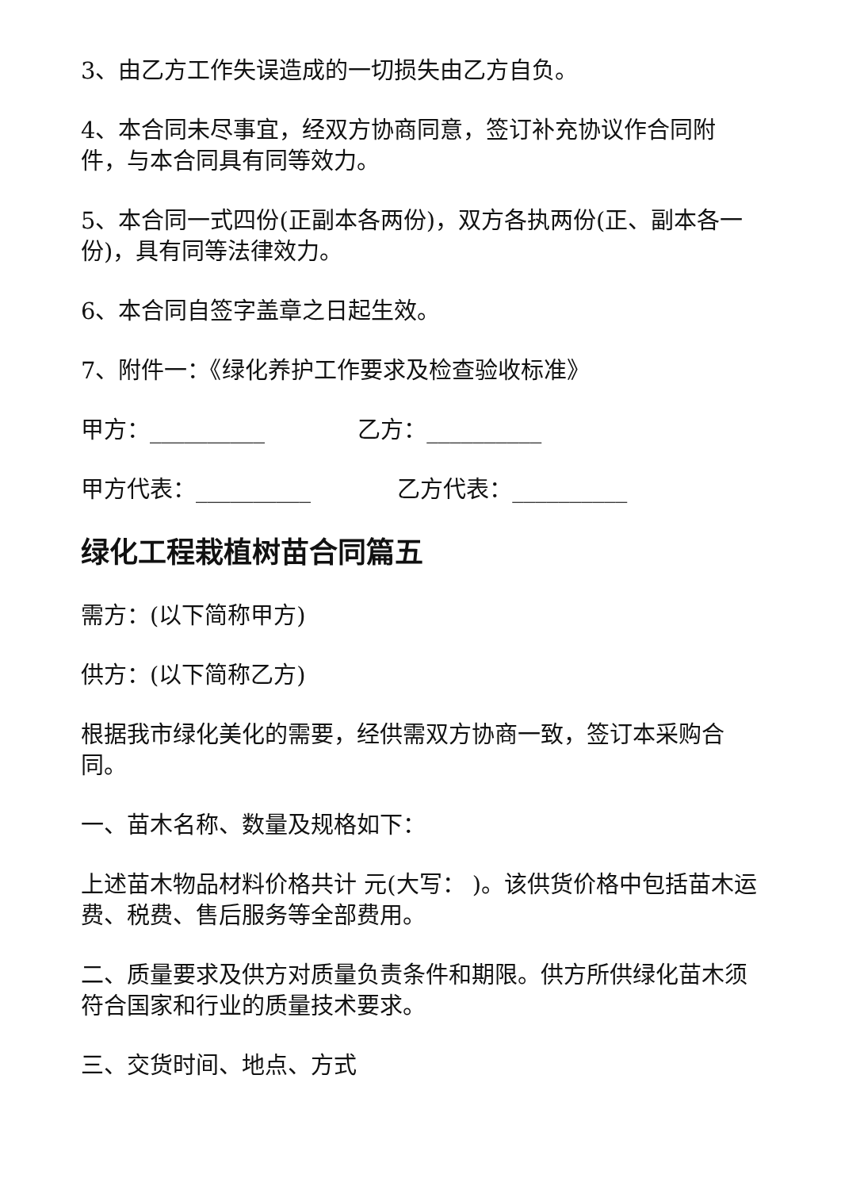3、由乙方工作失误造成的一切损失由乙方自负。
4、本合同未尽事宜，经双方协商同意，签订补充协议作合同附件，与本合同具有同等效力。
5、本合同一式四份(正副本各两份)，双方各执两份(正、副本各一份)，具有同等法律效力。
6、本合同自签字盖章之日起生效。
7、附件一：《绿化养护工作要求及检查验收标准》
甲方：__________ 乙方：__________
甲方代表：__________ 乙方代表：__________
绿化工程栽植树苗合同篇五
需方：(以下简称甲方)
供方：(以下简称乙方)
根据我市绿化美化的需要，经供需双方协商一致，签订本采购合同。
一、苗木名称、数量及规格如下：
上述苗木物品材料价格共计 元(大写： )。该供货价格中包括苗木运费、税费、售后服务等全部费用。
二、质量要求及供方对质量负责条件和期限。供方所供绿化苗木须符合国家和行业的质量技术要求。
三、交货时间、地点、方式